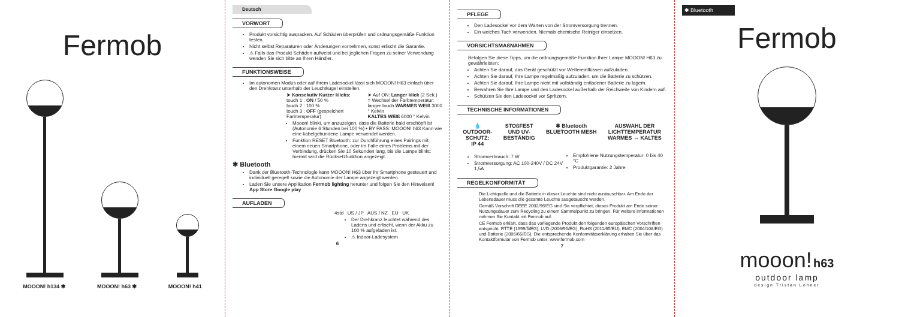Fermob
MOOON! h134 ✱ MOOON! h63 ✱ MOOON! h41
Deutsch
VORWORT
Produkt vorsichtig auspacken. Auf Schäden überprüfen und ordnungsgemäße Funktion testen.
Nicht selbst Reparaturen oder Änderungen vornehmen, sonst erlischt die Garantie.
⚠ Falls das Produkt Schäden aufweist und bei jeglichen Fragen zu seiner Verwendung wenden Sie sich bitte an Ihren Händler.
FUNKTIONSWEISE
Im autonomen Modus oder auf ihrem Ladesockel lässt sich MOOON! H63 einfach über den Drehkranz unterhalb der Leuchtkugel einstellen.
➤ Konsekutiv Kurzer klicks:
touch 1 : ON / 50 %
touch 2 : 100 %
touch 3 : OFF (gespeichert Farbtemperatur)
➤ Auf ON: Langer klick (2 Sek.)
= Wechsel der Farbtemperatur:
langer touch WARMES WEIß 3000 ° Kelvin
KALTES WEIß 6000 ° Kelvin
Mooon! blinkt, um anzuzeigen, dass die Batterie bald erschöpft ist (Autonomie 6 Stunden bei 100 %) • BY PASS: MOOON! h63 Kann wie eine kabelgebundene Lampe verwendet werden.
Funktion RESET Bluetooth: zur Durchführung eines Pairings mit einem neuen Smartphone, oder im Falle eines Problems mit der Verbindung, drücken Sie 10 Sekunden lang, bis die Lampe blinkt: hiermit wird die Rücksetzfunktion angezeigt.
✱ Bluetooth
Dank der Bluetooth-Technologie kann MOOON! H63 über Ihr Smartphone gesteuert und individuell geregelt sowie die Autonomie der Lampe angezeigt werden.
Laden Sie unsere Applikation Fermob lighting herunter und folgen Sie den Hinweisen! App Store Google play
AUFLADEN
4std US / JP AUS / NZ EU UK
Der Drehkranz leuchtet während des Ladens und erlischt, wenn der Akku zu 100 % aufgeladen ist.
⚠ Indoor-Ladesystem
6
PFLEGE
Den Ladesockel vor dem Warten von der Stromversorgung trennen.
Ein weiches Tuch verwenden. Niemals chemische Reiniger einsetzen.
VORSICHTSMAßNAHMEN
Befolgen Sie diese Tipps, um die ordnungsgemäße Funktion Ihrer Lampe MOOON! H63 zu gewährleisten:
Achten Sie darauf, das Gerät geschützt vor Wettereinflüssen aufzuladen.
Achten Sie darauf, Ihre Lampe regelmäßig aufzuladen, um die Batterie zu schützen.
Achten Sie darauf, Ihre Lampe nicht mit vollständig entladener Batterie zu lagern.
Bewahren Sie Ihre Lampe und den Ladesockel außerhalb der Reichweite von Kindern auf.
Schützen Sie den Ladesockel vor Spritzern.
TECHNISCHE INFORMATIONEN
💧
OUTDOOR-
SCHUTZ:
IP 44 STOßFEST
UND UV-
BESTÄNDIG ✱ Bluetooth
BLUETOOTH MESH AUSWAHL DER
LICHTTEMPERATUR
WARMES ↔ KALTES
Stromverbrauch: 7 W
Stromversorgung: AC 100-240V / DC 24V 1,5A
Empfohlene Nutzungstemperatur: 0 bis 40 °C
Produktgarantie: 2 Jahre
REGELKONFORMITÄT
Die Lichtquelle und die Batterie in dieser Leuchte sind nicht austauschbar. Am Ende der Lebensdauer muss die gesamte Leuchte ausgetauscht werden.
Gemäß Vorschrift DEEE 2002/96/EG sind Sie verpflichtet, dieses Produkt am Ende seiner Nutzungsdauer zum Recycling zu einem Sammelpunkt zu bringen. Für weitere Informationen nehmen Sie Kontakt mit Fermob auf.
CE Fermob erklärt, dass das vorliegende Produkt den folgenden europäischen Vorschriften entspricht: RTTE (1999/5/EG), LVD (2006/95/EG), RoHS (2011/65/EU), EMC (2004/108/EG) und Batterie (2006/66/EG). Die entsprechende Konformitätserklärung erhalten Sie über das Kontaktformular von Fermob unter: www.fermob.com
7
✱ Bluetooth
Fermob
mooon! h63
outdoor lamp
design Tristan Lohner